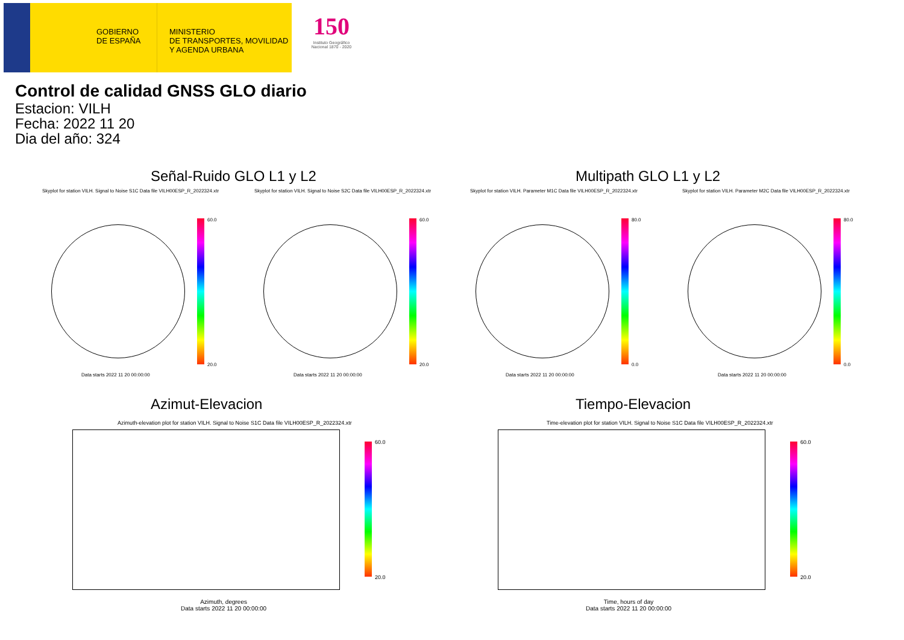GOBIERNO
DE ESPAÑA
MINISTERIO
DE TRANSPORTES, MOVILIDAD
Y AGENDA URBANA
150
Instituto Geográfico Nacional 1870 - 2020
Control de calidad GNSS GLO diario
Estacion: VILH
Fecha: 2022 11 20
Dia del año: 324
Señal-Ruido GLO L1 y L2 Multipath GLO L1 y L2
Skyplot for station VILH. Signal to Noise S1C Data file VILH00ESP_R_2022324.xtr
Skyplot for station VILH. Signal to Noise S2C Data file VILH00ESP_R_2022324.xtr
Skyplot for station VILH. Parameter M1C Data file VILH00ESP_R_2022324.xtr
Skyplot for station VILH. Parameter M2C Data file VILH00ESP_R_2022324.xtr
60.0
20.0
60.0
20.0
80.0
0.0
80.0
0.0
Data starts 2022 11 20 00:00:00
Data starts 2022 11 20 00:00:00
Data starts 2022 11 20 00:00:00
Data starts 2022 11 20 00:00:00
Azimut-Elevacion Tiempo-Elevacion
Azimuth-elevation plot for station VILH. Signal to Noise S1C Data file VILH00ESP_R_2022324.xtr
Time-elevation plot for station VILH. Signal to Noise S1C Data file VILH00ESP_R_2022324.xtr
60.0
20.0
60.0
20.0
Azimuth, degrees
Data starts 2022 11 20 00:00:00
Time, hours of day
Data starts 2022 11 20 00:00:00